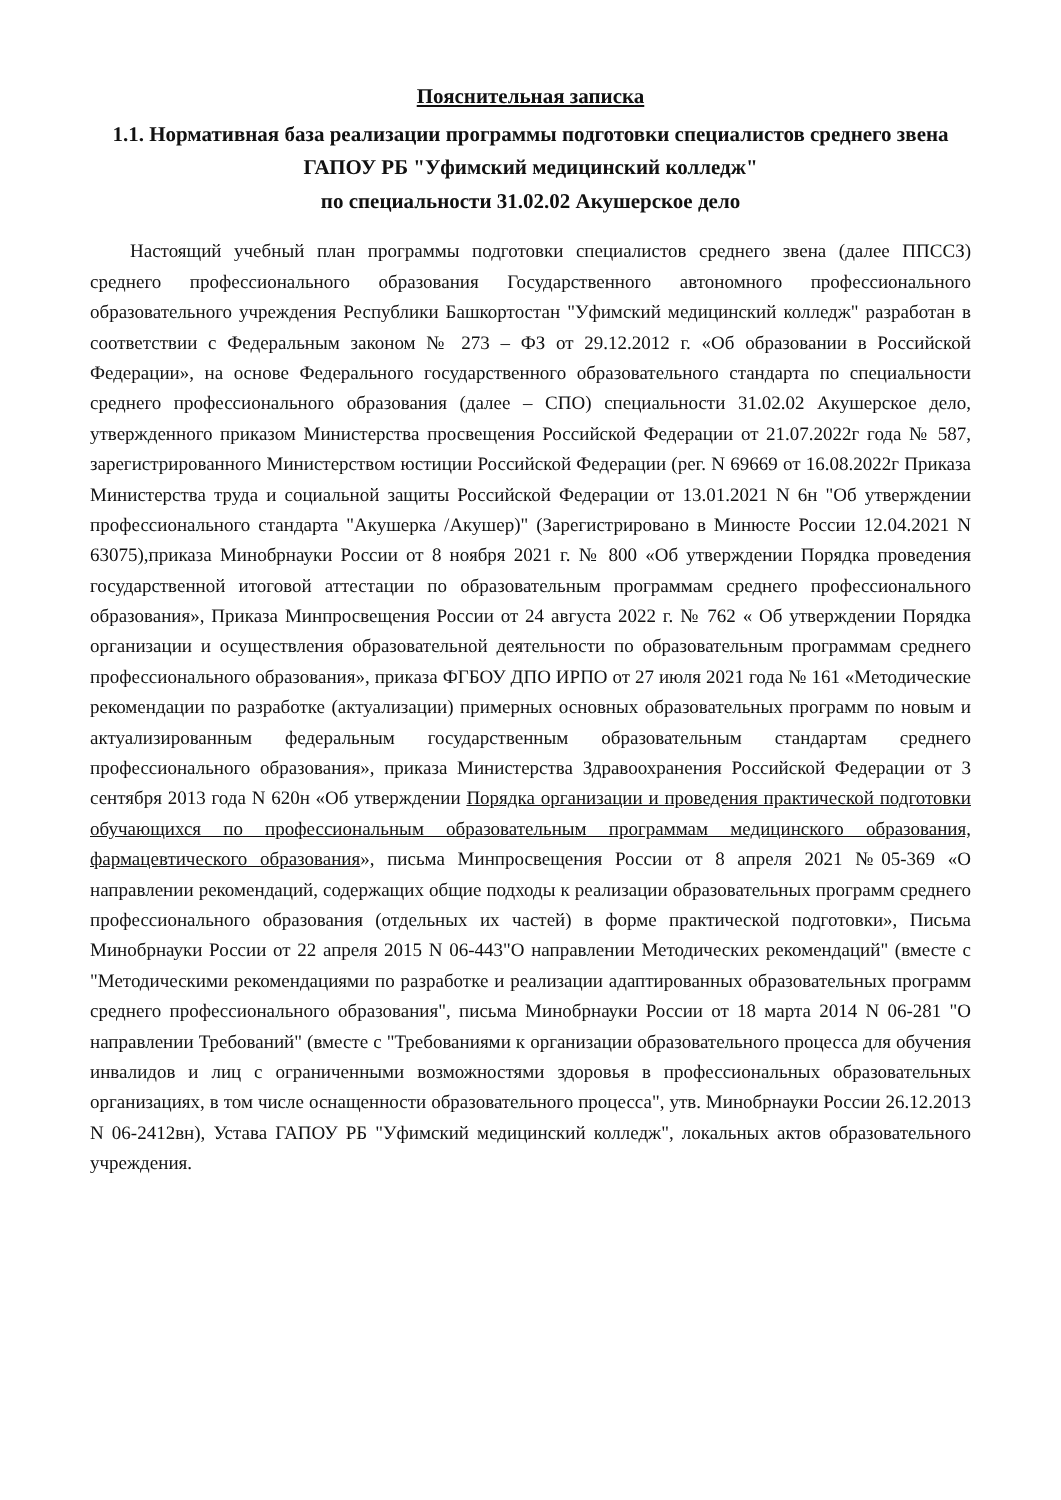Пояснительная записка
1.1. Нормативная база реализации программы подготовки специалистов среднего звена
ГАПОУ РБ "Уфимский медицинский колледж"
по специальности 31.02.02 Акушерское дело
Настоящий учебный план программы подготовки специалистов среднего звена (далее ППССЗ) среднего профессионального образования Государственного автономного профессионального образовательного учреждения Республики Башкортостан "Уфимский медицинский колледж" разработан в соответствии с Федеральным законом № 273 – ФЗ от 29.12.2012 г. «Об образовании в Российской Федерации», на основе Федерального государственного образовательного стандарта по специальности среднего профессионального образования (далее – СПО) специальности 31.02.02 Акушерское дело, утвержденного приказом Министерства просвещения Российской Федерации от 21.07.2022г года № 587, зарегистрированного Министерством юстиции Российской Федерации (рег. N 69669 от 16.08.2022г Приказа Министерства труда и социальной защиты Российской Федерации от 13.01.2021 N 6н "Об утверждении профессионального стандарта "Акушерка /Акушер)" (Зарегистрировано в Минюсте России 12.04.2021 N 63075),приказа Минобрнауки России от 8 ноября 2021 г. № 800 «Об утверждении Порядка проведения государственной итоговой аттестации по образовательным программам среднего профессионального образования», Приказа Минпросвещения России от 24 августа 2022 г. № 762 « Об утверждении Порядка организации и осуществления образовательной деятельности по образовательным программам среднего профессионального образования», приказа ФГБОУ ДПО ИРПО от 27 июля 2021 года № 161 «Методические рекомендации по разработке (актуализации) примерных основных образовательных программ по новым и актуализированным федеральным государственным образовательным стандартам среднего профессионального образования», приказа Министерства Здравоохранения Российской Федерации от 3 сентября 2013 года N 620н «Об утверждении Порядка организации и проведения практической подготовки обучающихся по профессиональным образовательным программам медицинского образования, фармацевтического образования», письма Минпросвещения России от 8 апреля 2021 №05-369 «О направлении рекомендаций, содержащих общие подходы к реализации образовательных программ среднего профессионального образования (отдельных их частей) в форме практической подготовки», Письма Минобрнауки России от 22 апреля 2015 N 06-443"О направлении Методических рекомендаций" (вместе с "Методическими рекомендациями по разработке и реализации адаптированных образовательных программ среднего профессионального образования", письма Минобрнауки России от 18 марта 2014 N 06-281 "О направлении Требований" (вместе с "Требованиями к организации образовательного процесса для обучения инвалидов и лиц с ограниченными возможностями здоровья в профессиональных образовательных организациях, в том числе оснащенности образовательного процесса", утв. Минобрнауки России 26.12.2013 N 06-2412вн), Устава ГАПОУ РБ "Уфимский медицинский колледж", локальных актов образовательного учреждения.